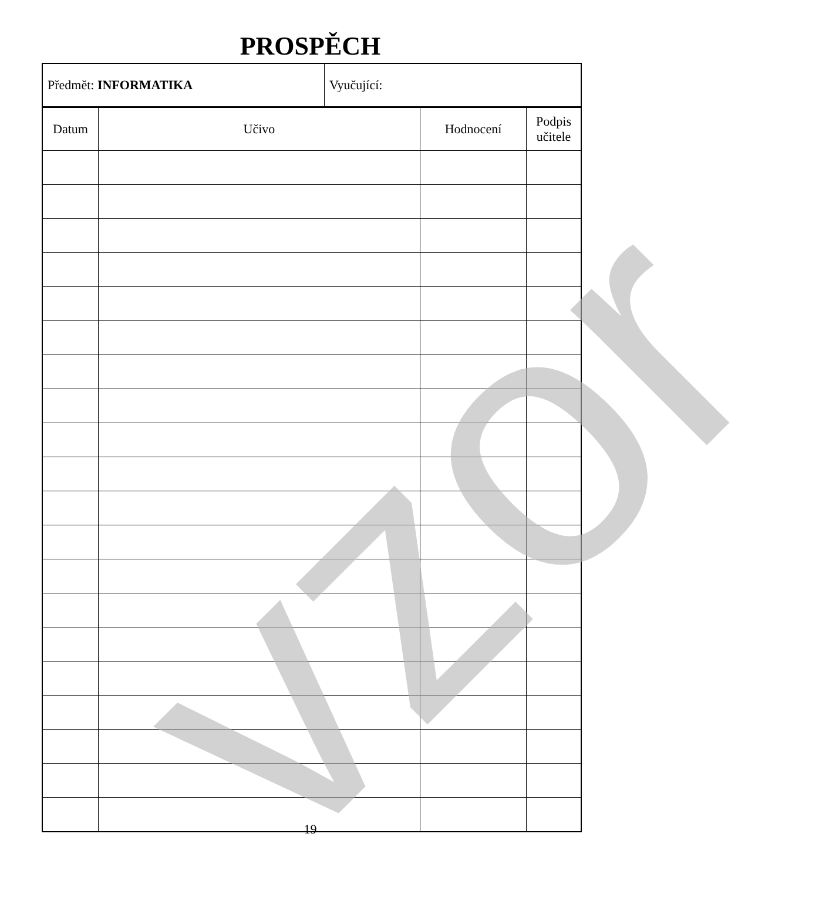PROSPĚCH
| Předmět: INFORMATIKA | Vyučující: |
| Datum | Učivo | Hodnocení | Podpis učitele |
| --- | --- | --- | --- |
vzor 19